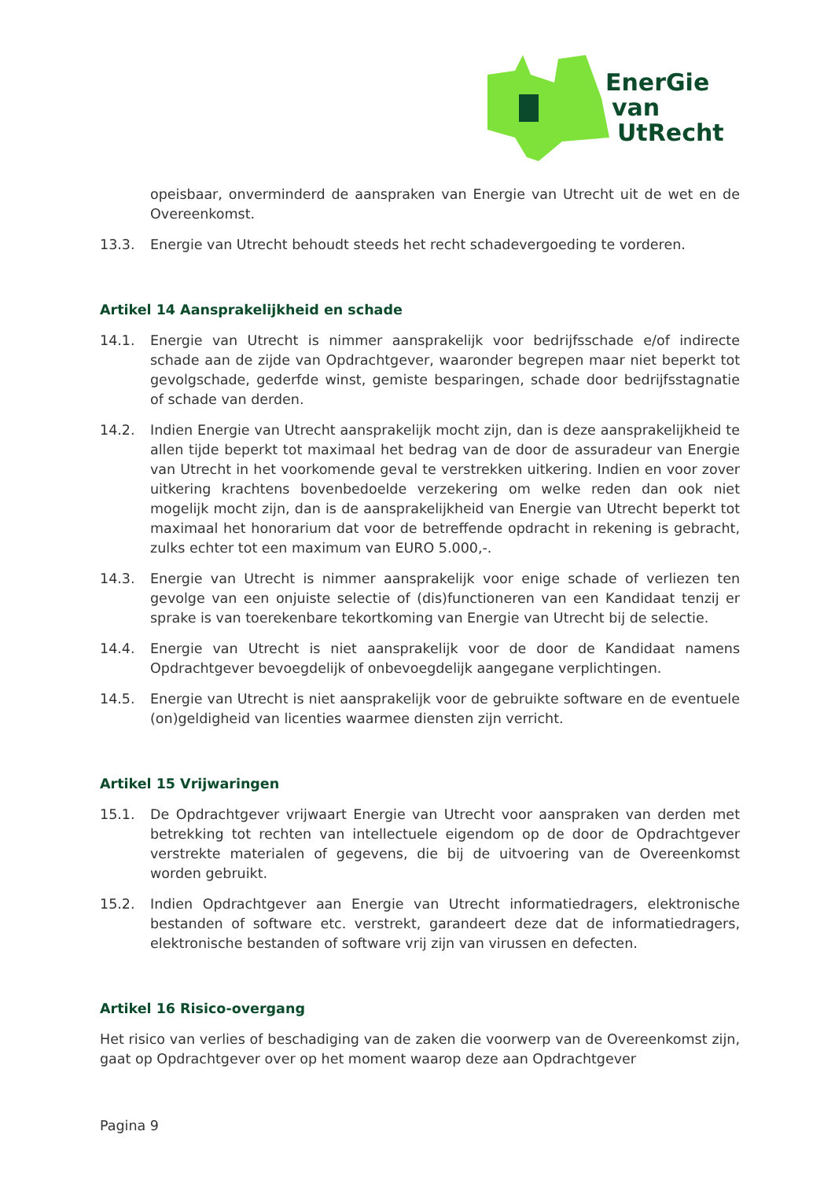EnerGie
van
UtRecht
opeisbaar, onverminderd de aanspraken van Energie van Utrecht uit de wet en de Overeenkomst.
13.3. Energie van Utrecht behoudt steeds het recht schadevergoeding te vorderen.
Artikel 14 Aansprakelijkheid en schade
14.1. Energie van Utrecht is nimmer aansprakelijk voor bedrijfsschade e/of indirecte schade aan de zijde van Opdrachtgever, waaronder begrepen maar niet beperkt tot gevolgschade, gederfde winst, gemiste besparingen, schade door bedrijfsstagnatie of schade van derden.
14.2. Indien Energie van Utrecht aansprakelijk mocht zijn, dan is deze aansprakelijkheid te allen tijde beperkt tot maximaal het bedrag van de door de assuradeur van Energie van Utrecht in het voorkomende geval te verstrekken uitkering. Indien en voor zover uitkering krachtens bovenbedoelde verzekering om welke reden dan ook niet mogelijk mocht zijn, dan is de aansprakelijkheid van Energie van Utrecht beperkt tot maximaal het honorarium dat voor de betreffende opdracht in rekening is gebracht, zulks echter tot een maximum van EURO 5.000,-.
14.3. Energie van Utrecht is nimmer aansprakelijk voor enige schade of verliezen ten gevolge van een onjuiste selectie of (dis)functioneren van een Kandidaat tenzij er sprake is van toerekenbare tekortkoming van Energie van Utrecht bij de selectie.
14.4. Energie van Utrecht is niet aansprakelijk voor de door de Kandidaat namens Opdrachtgever bevoegdelijk of onbevoegdelijk aangegane verplichtingen.
14.5. Energie van Utrecht is niet aansprakelijk voor de gebruikte software en de eventuele (on)geldigheid van licenties waarmee diensten zijn verricht.
Artikel 15 Vrijwaringen
15.1. De Opdrachtgever vrijwaart Energie van Utrecht voor aanspraken van derden met betrekking tot rechten van intellectuele eigendom op de door de Opdrachtgever verstrekte materialen of gegevens, die bij de uitvoering van de Overeenkomst worden gebruikt.
15.2. Indien Opdrachtgever aan Energie van Utrecht informatiedragers, elektronische bestanden of software etc. verstrekt, garandeert deze dat de informatiedragers, elektronische bestanden of software vrij zijn van virussen en defecten.
Artikel 16 Risico-overgang
Het risico van verlies of beschadiging van de zaken die voorwerp van de Overeenkomst zijn, gaat op Opdrachtgever over op het moment waarop deze aan Opdrachtgever
Pagina 9